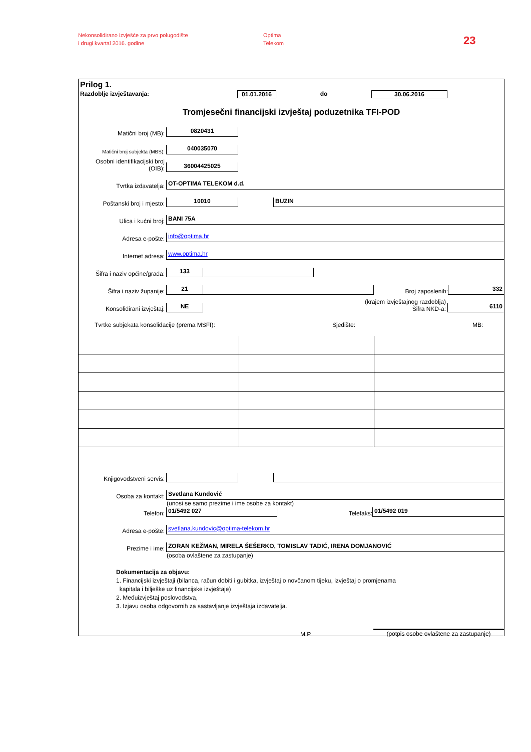Nekonsolidirano izvješće za prvo polugodište
i drugi kvartal 2016. godine
Optima
Telekom
23
Prilog 1.
Razdoblje izvještavanja: 01.01.2016 do 30.06.2016
Tromjesečni financijski izvještaj poduzetnika TFI-POD
Matični broj (MB): 0820431
Matični broj subjekta (MBS): 040035070
Osobni identifikacijski broj (OIB): 36004425025
Tvrtka izdavatelja: OT-OPTIMA TELEKOM d.d.
Poštanski broj i mjesto: 10010 BUZIN
Ulica i kućni broj: BANI 75A
Adresa e-pošte: info@optima.hr
Internet adresa: www.optima.hr
Šifra i naziv općine/grada: 133
Šifra i naziv županije: 21 Broj zaposlenih: 332
Konsolidirani izvještaj: NE (krajem izvještajnog razdoblja)
Šifra NKD-a: 6110
Tvrtke subjekata konsolidacije (prema MSFI): Sjedište: MB:
Knjigovodstveni servis:
Osoba za kontakt: Svetlana Kundović
(unosi se samo prezime i ime osobe za kontakt)
Telefon: 01/5492 027 Telefaks: 01/5492 019
Adresa e-pošte: svetlana.kundovic@optima-telekom.hr
Prezime i ime: ZORAN KEŽMAN, MIRELA ŠEŠERKO, TOMISLAV TADIĆ, IRENA DOMJANOVIĆ
(osoba ovlaštene za zastupanje)
Dokumentacija za objavu:
1. Financijski izvještaji (bilanca, račun dobiti i gubitka, izvještaj o novčanom tijeku, izvještaj o promjenama
kapitala i bilješke uz financijske izvještaje)
2. Međuizvještaj poslovodstva,
3. Izjavu osoba odgovornih za sastavljanje izvještaja izdavatelja.
M.P. (potpis osobe ovlaštene za zastupanje)